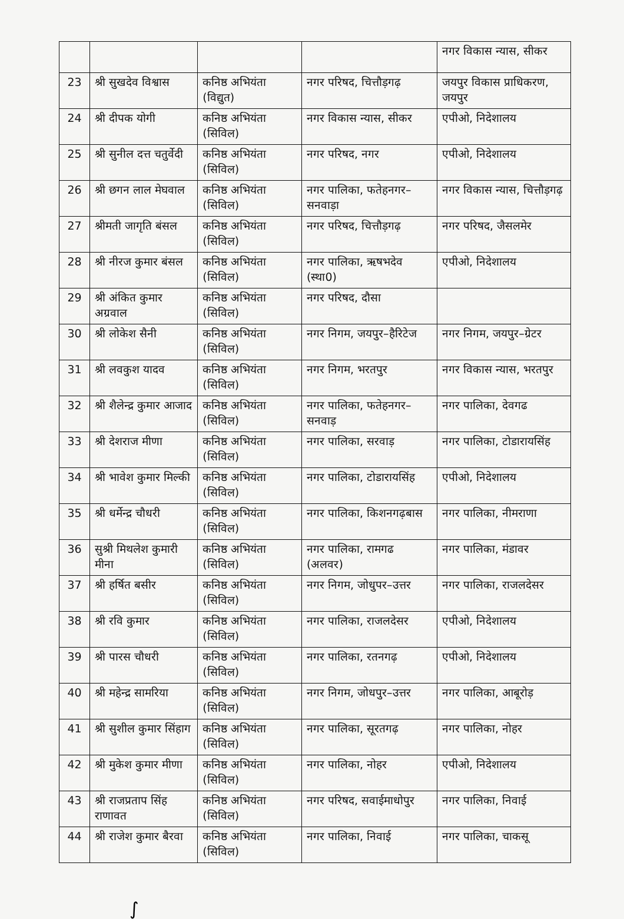| | | | | नगर विकास न्यास, सीकर |
| 23 | श्री सुखदेव विश्वास | कनिष्ठ अभियंता (विद्युत) | नगर परिषद, चित्तौड़गढ़ | जयपुर विकास प्राधिकरण, जयपुर |
| 24 | श्री दीपक योगी | कनिष्ठ अभियंता (सिविल) | नगर विकास न्यास, सीकर | एपीओ, निदेशालय |
| 25 | श्री सुनील दत्त चतुर्वेदी | कनिष्ठ अभियंता (सिविल) | नगर परिषद, नगर | एपीओ, निदेशालय |
| 26 | श्री छगन लाल मेघवाल | कनिष्ठ अभियंता (सिविल) | नगर पालिका, फतेहनगर–सनवाड़ा | नगर विकास न्यास, चित्तौड़गढ़ |
| 27 | श्रीमती जागृति बंसल | कनिष्ठ अभियंता (सिविल) | नगर परिषद, चित्तौड़गढ़ | नगर परिषद, जैसलमेर |
| 28 | श्री नीरज कुमार बंसल | कनिष्ठ अभियंता (सिविल) | नगर पालिका, ऋषभदेव (स्था0) | एपीओ, निदेशालय |
| 29 | श्री अंकित कुमार अग्रवाल | कनिष्ठ अभियंता (सिविल) | नगर परिषद, दौसा | |
| 30 | श्री लोकेश सैनी | कनिष्ठ अभियंता (सिविल) | नगर निगम, जयपुर–हैरिटेज | नगर निगम, जयपुर–ग्रेटर |
| 31 | श्री लवकुश यादव | कनिष्ठ अभियंता (सिविल) | नगर निगम, भरतपुर | नगर विकास न्यास, भरतपुर |
| 32 | श्री शैलेन्द्र कुमार आजाद | कनिष्ठ अभियंता (सिविल) | नगर पालिका, फतेहनगर–सनवाड़ | नगर पालिका, देवगढ |
| 33 | श्री देशराज मीणा | कनिष्ठ अभियंता (सिविल) | नगर पालिका, सरवाड़ | नगर पालिका, टोडारायसिंह |
| 34 | श्री भावेश कुमार मिल्की | कनिष्ठ अभियंता (सिविल) | नगर पालिका, टोडारायसिंह | एपीओ, निदेशालय |
| 35 | श्री धर्मेन्द्र चौधरी | कनिष्ठ अभियंता (सिविल) | नगर पालिका, किशनगढ़बास | नगर पालिका, नीमराणा |
| 36 | सुश्री मिथलेश कुमारी मीना | कनिष्ठ अभियंता (सिविल) | नगर पालिका, रामगढ (अलवर) | नगर पालिका, मंडावर |
| 37 | श्री हर्षित बसीर | कनिष्ठ अभियंता (सिविल) | नगर निगम, जोधुपर–उत्तर | नगर पालिका, राजलदेसर |
| 38 | श्री रवि कुमार | कनिष्ठ अभियंता (सिविल) | नगर पालिका, राजलदेसर | एपीओ, निदेशालय |
| 39 | श्री पारस चौधरी | कनिष्ठ अभियंता (सिविल) | नगर पालिका, रतनगढ़ | एपीओ, निदेशालय |
| 40 | श्री महेन्द्र सामरिया | कनिष्ठ अभियंता (सिविल) | नगर निगम, जोधपुर–उत्तर | नगर पालिका, आबूरोड़ |
| 41 | श्री सुशील कुमार सिंहाग | कनिष्ठ अभियंता (सिविल) | नगर पालिका, सूरतगढ़ | नगर पालिका, नोहर |
| 42 | श्री मुकेश कुमार मीणा | कनिष्ठ अभियंता (सिविल) | नगर पालिका, नोहर | एपीओ, निदेशालय |
| 43 | श्री राजप्रताप सिंह राणावत | कनिष्ठ अभियंता (सिविल) | नगर परिषद, सवाईमाधोपुर | नगर पालिका, निवाई |
| 44 | श्री राजेश कुमार बैरवा | कनिष्ठ अभियंता (सिविल) | नगर पालिका, निवाई | नगर पालिका, चाकसू |
∫